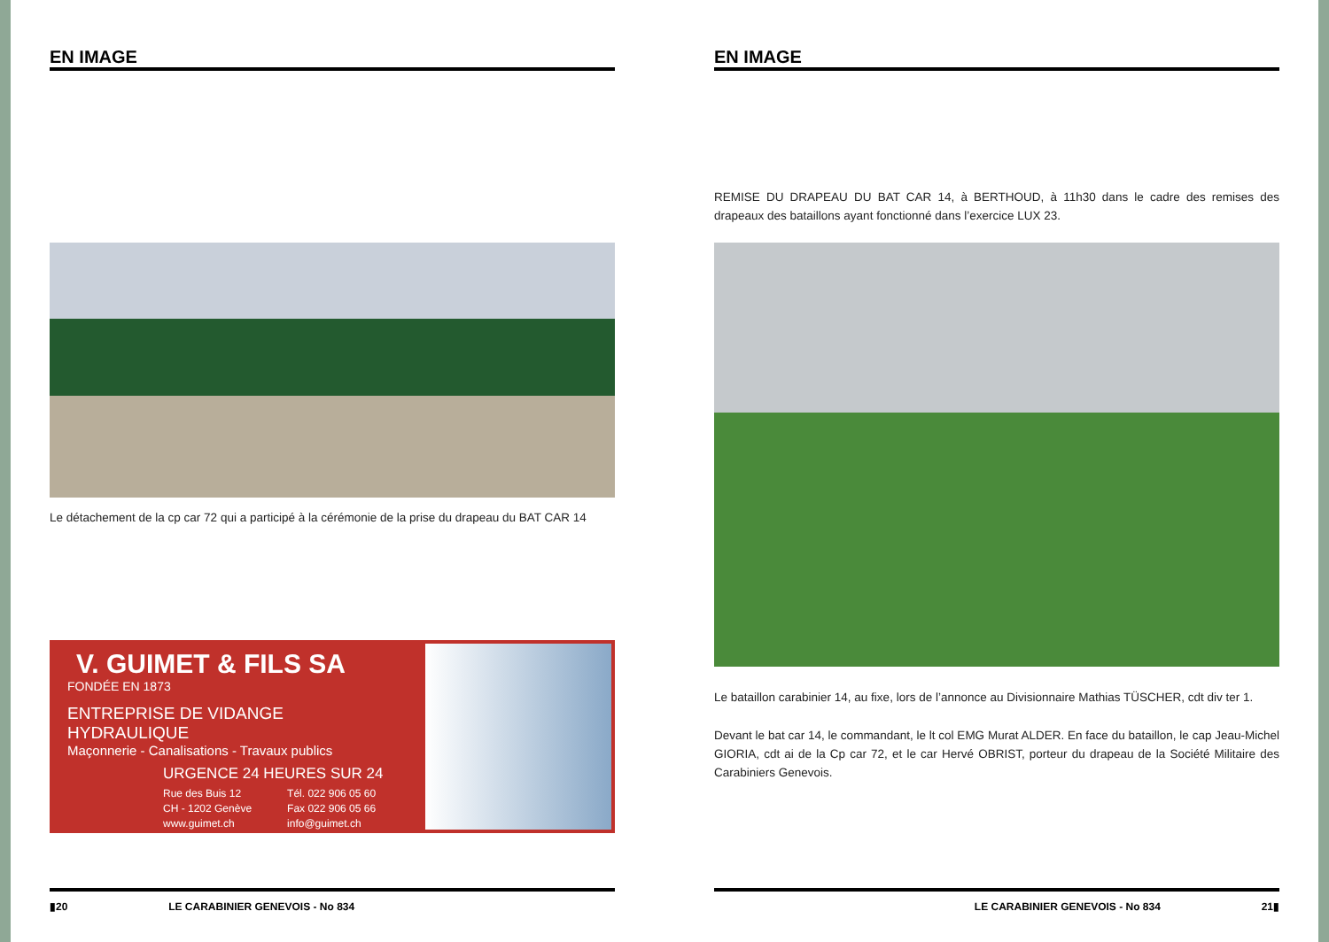EN IMAGE
Le détachement de la cp car 72 qui a participé à la cérémonie de la prise du drapeau du BAT CAR 14
V. GUIMET & FILS SA
FONDÉE EN 1873
ENTREPRISE DE VIDANGE HYDRAULIQUE
Maçonnerie - Canalisations - Travaux publics
URGENCE 24 HEURES SUR 24
Rue des Buis 12
CH - 1202 Genève
www.guimet.ch
Tél. 022 906 05 60
Fax 022 906 05 66
info@guimet.ch
▮20 LE CARABINIER GENEVOIS - No 834
EN IMAGE
REMISE DU DRAPEAU DU BAT CAR 14, à BERTHOUD, à 11h30 dans le cadre des remises des drapeaux des bataillons ayant fonctionné dans l’exercice LUX 23.
Le bataillon carabinier 14, au fixe, lors de l’annonce au Divisionnaire Mathias TÜSCHER, cdt div ter 1.
Devant le bat car 14, le commandant, le lt col EMG Murat ALDER. En face du bataillon, le cap Jeau-Michel GIORIA, cdt ai de la Cp car 72, et le car Hervé OBRIST, porteur du drapeau de la Société Militaire des Carabiniers Genevois.
LE CARABINIER GENEVOIS - No 834 21▮